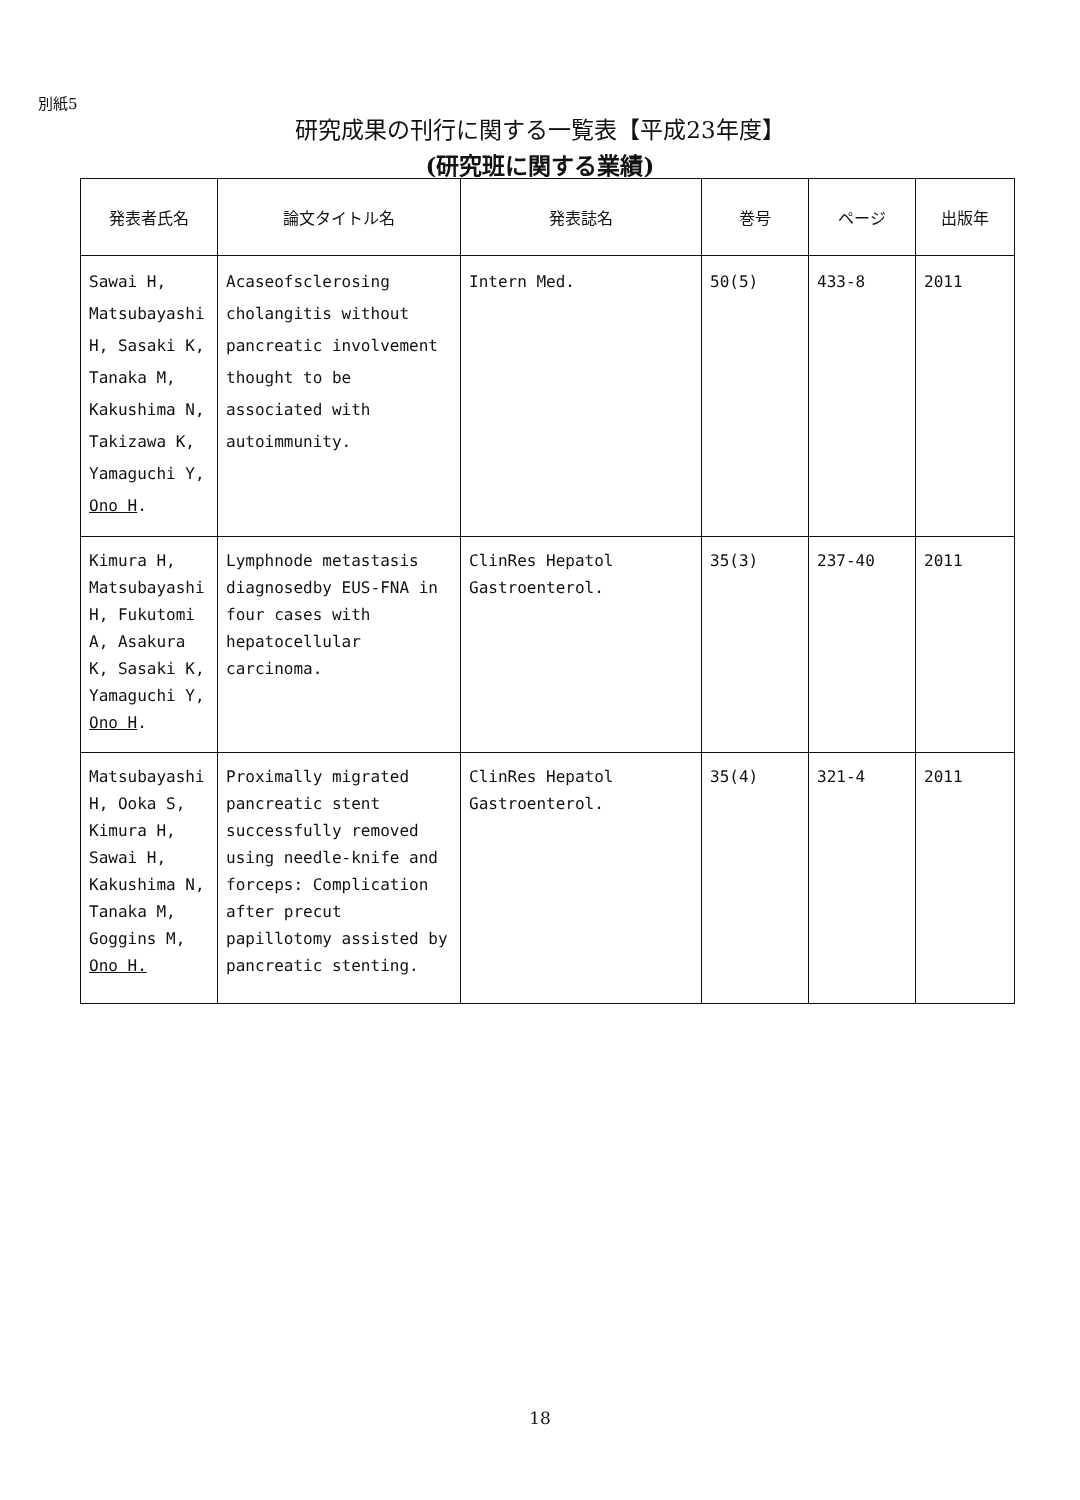別紙5
研究成果の刊行に関する一覧表【平成23年度】
(研究班に関する業績)
| 発表者氏名 | 論文タイトル名 | 発表誌名 | 巻号 | ページ | 出版年 |
| --- | --- | --- | --- | --- | --- |
| Sawai H, Matsubayashi H, Sasaki K, Tanaka M, Kakushima N, Takizawa K, Yamaguchi Y, Ono H . | Acaseofsclerosing cholangitis without pancreatic involvement thought to be associated with autoimmunity. | Intern Med. | 50(5) | 433-8 | 2011 |
| Kimura H, Matsubayashi H, Fukutomi A, Asakura K, Sasaki K, Yamaguchi Y, Ono H . | Lymphnode metastasis diagnosedby EUS-FNA in four cases with hepatocellular carcinoma. | ClinRes Hepatol Gastroenterol. | 35(3) | 237-40 | 2011 |
| Matsubayashi H, Ooka S, Kimura H, Sawai H, Kakushima N, Tanaka M, Goggins M, Ono H. | Proximally migrated pancreatic stent successfully removed using needle-knife and forceps: Complication after precut papillotomy assisted by pancreatic stenting. | ClinRes Hepatol Gastroenterol. | 35(4) | 321-4 | 2011 |
18